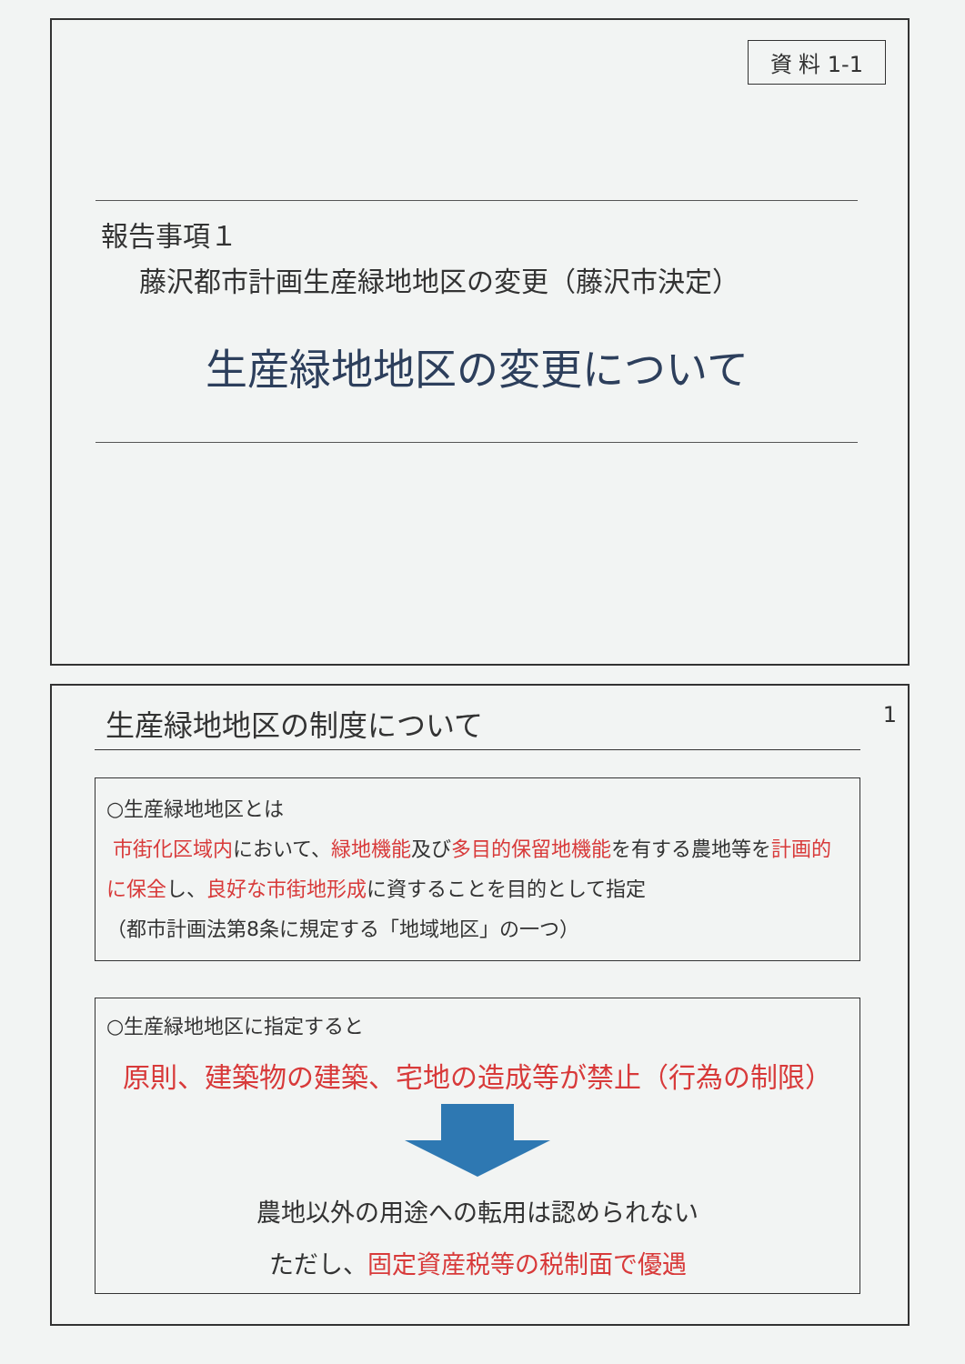資 料 1-1
報告事項１
藤沢都市計画生産緑地地区の変更（藤沢市決定）
生産緑地地区の変更について
生産緑地地区の制度について 1
○生産緑地地区とは
市街化区域内において、緑地機能及び多目的保留地機能を有する農地等を計画的に保全し、良好な市街地形成に資することを目的として指定
（都市計画法第8条に規定する「地域地区」の一つ）
○生産緑地地区に指定すると
原則、建築物の建築、宅地の造成等が禁止（行為の制限）
農地以外の用途への転用は認められない
ただし、固定資産税等の税制面で優遇